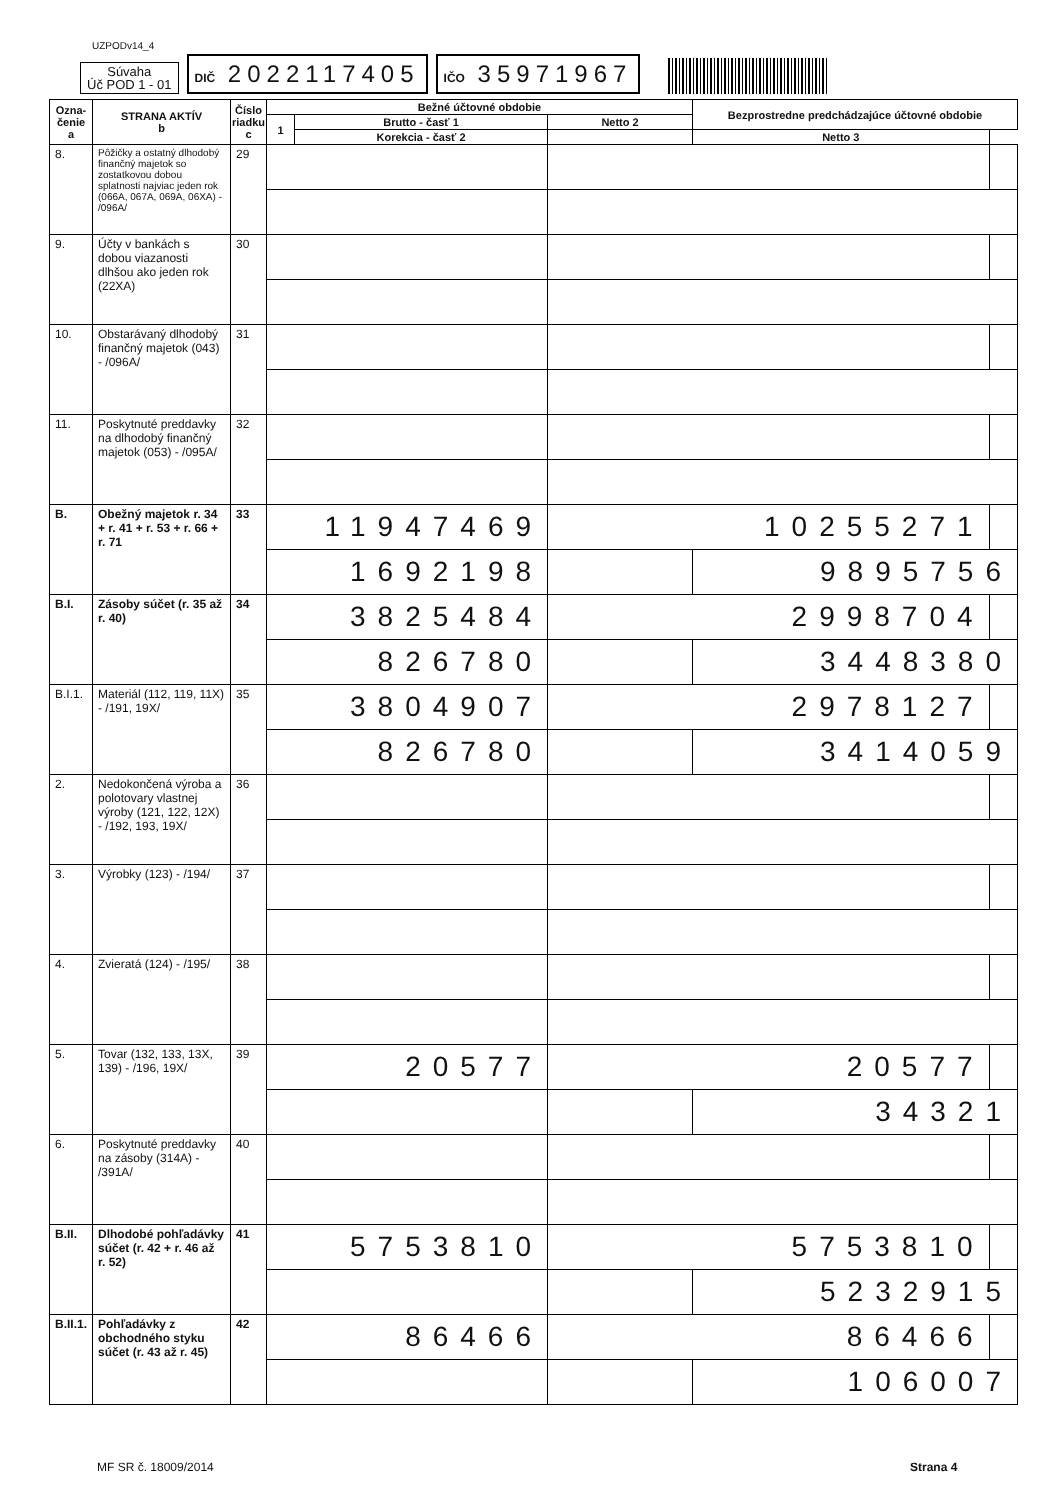UZPODv14_4
Súvaha
Úč POD 1 - 01
DIČ 2022117405
IČO 35971967
| Ozna- čenie a | STRANA AKTÍV b | Číslo riadku c | Bežné účtovné obdobie | | | Bezprostredne predchádzajúce účtovné obdobie | |
| --- | --- | --- | --- | --- | --- | --- | --- |
| | | | 1 | Brutto - časť 1 | Netto 2 | | |
| | | | | Korekcia - časť 2 | | Netto 3 | |
| 8. | Pôžičky a ostatný dlhodobý finančný majetok so zostatkovou dobou splatnosti najviac jeden rok (066A, 067A, 069A, 06XA) - /096A/ | 29 | | | | | |
| 9. | Účty v bankách s dobou viazanosti dlhšou ako jeden rok (22XA) | 30 | | | | | |
| 10. | Obstarávaný dlhodobý finančný majetok (043) - /096A/ | 31 | | | | | |
| 11. | Poskytnuté preddavky na dlhodobý finančný majetok (053) - /095A/ | 32 | | | | | |
| B. | Obežný majetok r. 34 + r. 41 + r. 53 + r. 66 + r. 71 | 33 | 11947469 | | 10255271 | | |
| | | | 1692198 | | | 9895756 | |
| B.I. | Zásoby súčet (r. 35 až r. 40) | 34 | 3825484 | | 2998704 | | |
| | | | 826780 | | | 3448380 | |
| B.I.1. | Materiál (112, 119, 11X) - /191, 19X/ | 35 | 3804907 | | 2978127 | | |
| | | | 826780 | | | 3414059 | |
| 2. | Nedokončená výroba a polotovary vlastnej výroby (121, 122, 12X) - /192, 193, 19X/ | 36 | | | | | |
| 3. | Výrobky (123) - /194/ | 37 | | | | | |
| 4. | Zvieratá (124) - /195/ | 38 | | | | | |
| 5. | Tovar (132, 133, 13X, 139) - /196, 19X/ | 39 | 20577 | | 20577 | | |
| | | | | | | 34321 | |
| 6. | Poskytnuté preddavky na zásoby (314A) - /391A/ | 40 | | | | | |
| B.II. | Dlhodobé pohľadávky súčet (r. 42 + r. 46 až r. 52) | 41 | 5753810 | | 5753810 | | |
| | | | | | | 5232915 | |
| B.II.1. | Pohľadávky z obchodného styku súčet (r. 43 až r. 45) | 42 | 86466 | | 86466 | | |
| | | | | | | 106007 | |
MF SR č. 18009/2014 Strana 4